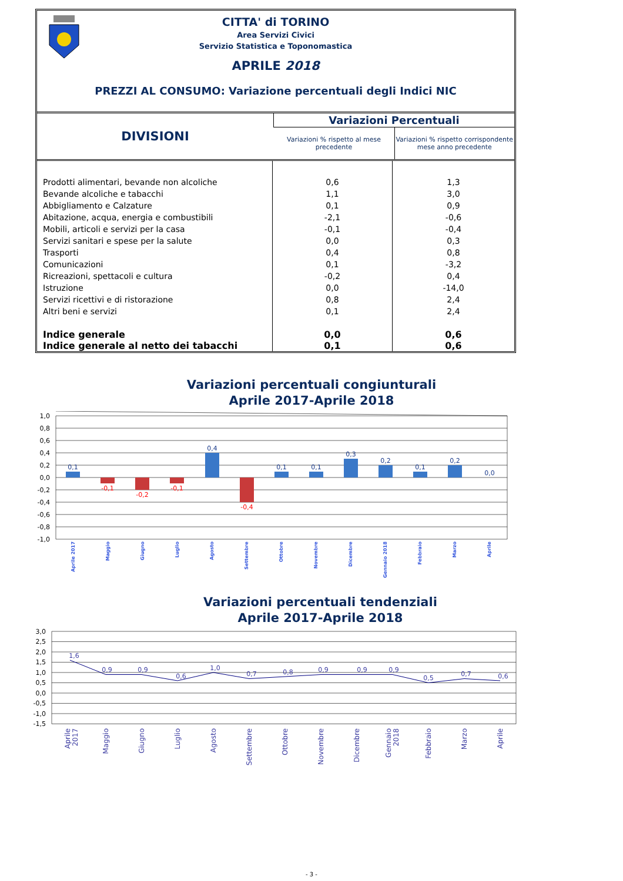CITTA' di TORINO
Area Servizi Civici
Servizio Statistica e Toponomastica
APRILE 2018
PREZZI AL CONSUMO: Variazione percentuali degli Indici NIC
| DIVISIONI | Variazioni Percentuali | |
| --- | --- | --- |
| | Variazioni % rispetto al mese precedente | Variazioni % rispetto corrispondente mese anno precedente |
| Prodotti alimentari, bevande non alcoliche | 0,6 | 1,3 |
| Bevande alcoliche e tabacchi | 1,1 | 3,0 |
| Abbigliamento e Calzature | 0,1 | 0,9 |
| Abitazione, acqua, energia e combustibili | -2,1 | -0,6 |
| Mobili, articoli e servizi per la casa | -0,1 | -0,4 |
| Servizi sanitari e spese per la salute | 0,0 | 0,3 |
| Trasporti | 0,4 | 0,8 |
| Comunicazioni | 0,1 | -3,2 |
| Ricreazioni, spettacoli e cultura | -0,2 | 0,4 |
| Istruzione | 0,0 | -14,0 |
| Servizi ricettivi e di ristorazione | 0,8 | 2,4 |
| Altri beni e servizi | 0,1 | 2,4 |
| Indice generale | 0,0 | 0,6 |
| Indice generale al netto dei tabacchi | 0,1 | 0,6 |
Variazioni percentuali congiunturali
Aprile 2017-Aprile 2018
1,0
0,8
0,6
0,4
0,2
0,0
-0,2
-0,4
-0,6
-0,8
-1,0
0,1
0,4
0,1
0,1
0,3
0,2
0,1
0,2
0,0
-0,1
-0,2
-0,1
-0,4
Aprile 2017
Maggio
Giugno
Luglio
Agosto
Settembre
Ottobre
Novembre
Dicembre
Gennaio 2018
Febbraio
Marzo
Aprile
Variazioni percentuali tendenziali
Aprile 2017-Aprile 2018
3,0
2,5
2,0
1,5
1,0
0,5
0,0
-0,5
-1,0
-1,5
1,6
0,9
0,9
0,6
1,0
0,7
0,8
0,9
0,9
0,9
0,5
0,7
0,6
Aprile
2017
Maggio
Giugno
Luglio
Agosto
Settembre
Ottobre
Novembre
Dicembre
Gennaio
2018
Febbraio
Marzo
Aprile
- 3 -